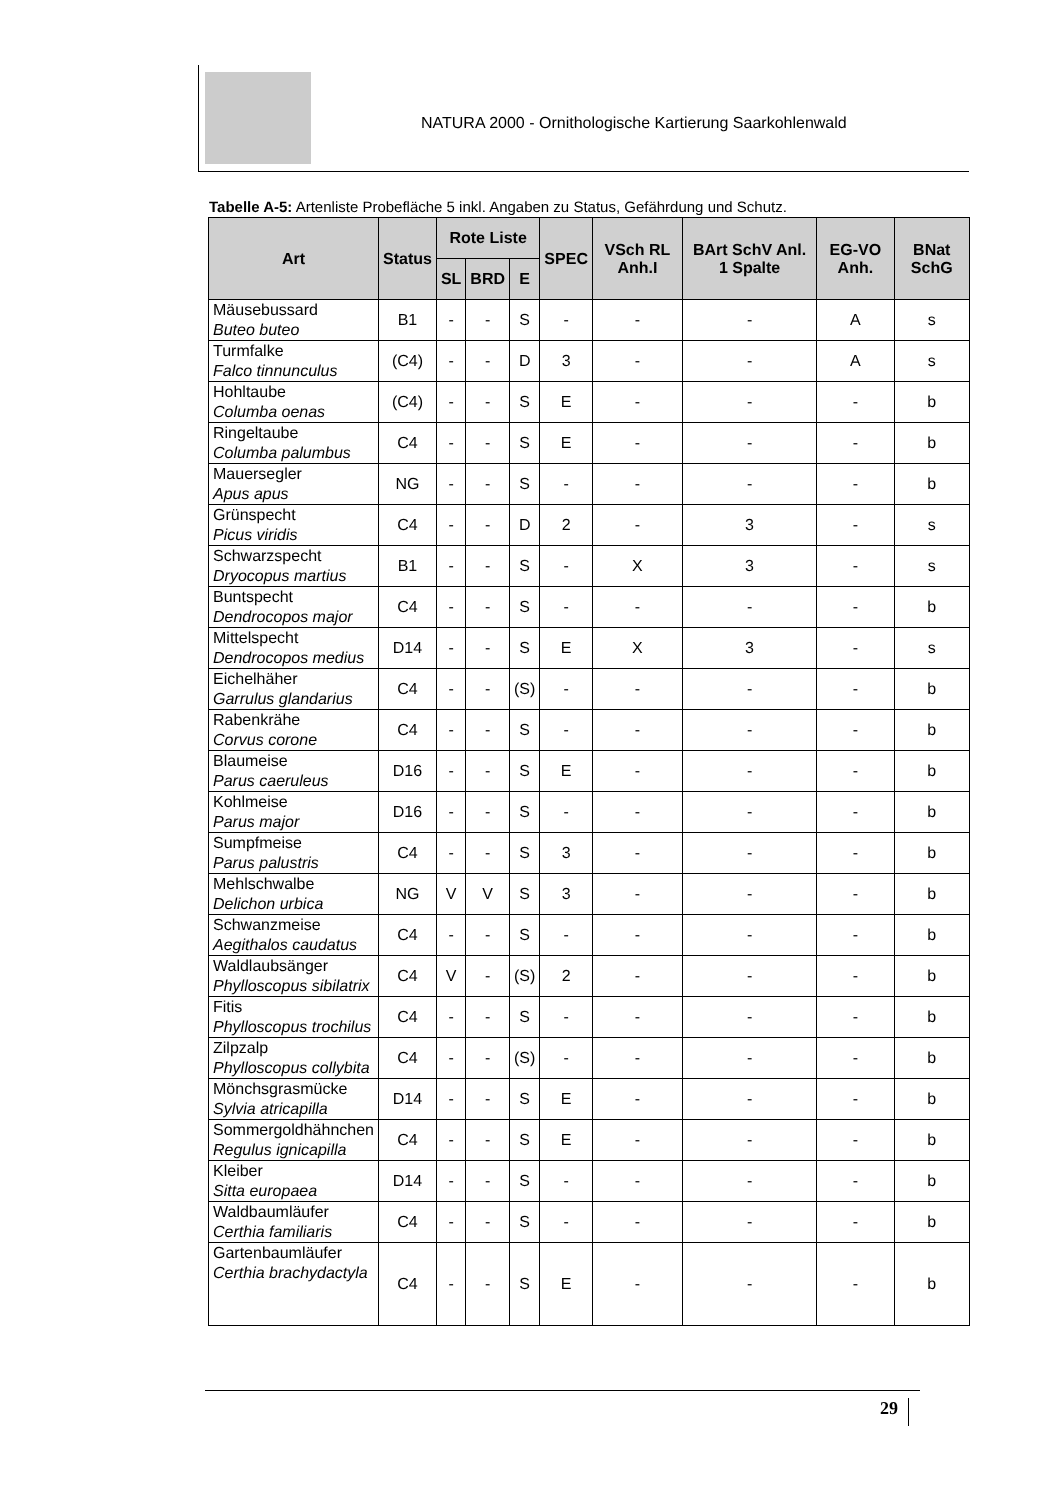NATURA 2000 - Ornithologische Kartierung Saarkohlenwald
Tabelle A-5: Artenliste Probefläche 5 inkl. Angaben zu Status, Gefährdung und Schutz.
| Art | Status | Rote Liste | | | SPEC | VSch RL Anh.I | BArt SchV Anl. 1 Spalte | EG-VO Anh. | BNat SchG |
| --- | --- | --- | --- | --- | --- | --- | --- | --- | --- |
| | | SL | BRD | E | | | | | |
| Mäusebussard Buteo buteo | B1 | - | - | S | - | - | - | A | s |
| Turmfalke Falco tinnunculus | (C4) | - | - | D | 3 | - | - | A | s |
| Hohltaube Columba oenas | (C4) | - | - | S | E | - | - | - | b |
| Ringeltaube Columba palumbus | C4 | - | - | S | E | - | - | - | b |
| Mauersegler Apus apus | NG | - | - | S | - | - | - | - | b |
| Grünspecht Picus viridis | C4 | - | - | D | 2 | - | 3 | - | s |
| Schwarzspecht Dryocopus martius | B1 | - | - | S | - | X | 3 | - | s |
| Buntspecht Dendrocopos major | C4 | - | - | S | - | - | - | - | b |
| Mittelspecht Dendrocopos medius | D14 | - | - | S | E | X | 3 | - | s |
| Eichelhäher Garrulus glandarius | C4 | - | - | (S) | - | - | - | - | b |
| Rabenkrähe Corvus corone | C4 | - | - | S | - | - | - | - | b |
| Blaumeise Parus caeruleus | D16 | - | - | S | E | - | - | - | b |
| Kohlmeise Parus major | D16 | - | - | S | - | - | - | - | b |
| Sumpfmeise Parus palustris | C4 | - | - | S | 3 | - | - | - | b |
| Mehlschwalbe Delichon urbica | NG | V | V | S | 3 | - | - | - | b |
| Schwanzmeise Aegithalos caudatus | C4 | - | - | S | - | - | - | - | b |
| Waldlaubsänger Phylloscopus sibilatrix | C4 | V | - | (S) | 2 | - | - | - | b |
| Fitis Phylloscopus trochilus | C4 | - | - | S | - | - | - | - | b |
| Zilpzalp Phylloscopus collybita | C4 | - | - | (S) | - | - | - | - | b |
| Mönchsgrasmücke Sylvia atricapilla | D14 | - | - | S | E | - | - | - | b |
| Sommergoldhähnchen Regulus ignicapilla | C4 | - | - | S | E | - | - | - | b |
| Kleiber Sitta europaea | D14 | - | - | S | - | - | - | - | b |
| Waldbaumläufer Certhia familiaris | C4 | - | - | S | - | - | - | - | b |
| Gartenbaumläufer Certhia brachydactyla | C4 | - | - | S | E | - | - | - | b |
29